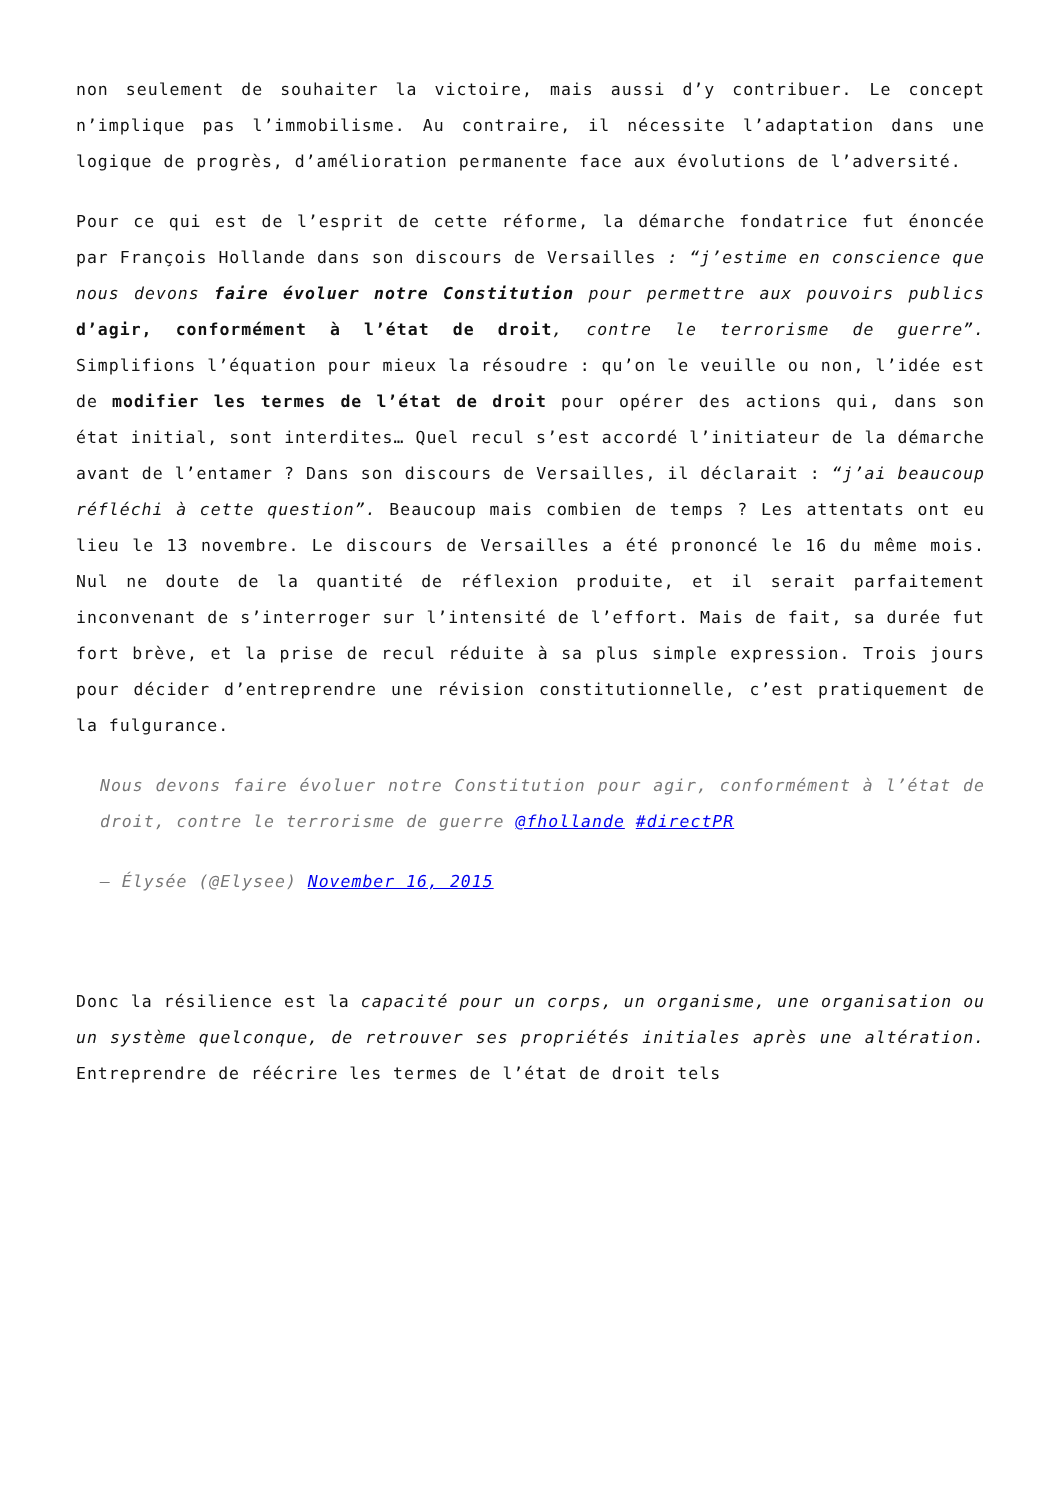non seulement de souhaiter la victoire, mais aussi d’y contribuer. Le concept n’implique pas l’immobilisme. Au contraire, il nécessite l’adaptation dans une logique de progrès, d’amélioration permanente face aux évolutions de l’adversité.
Pour ce qui est de l’esprit de cette réforme, la démarche fondatrice fut énoncée par François Hollande dans son discours de Versailles : “j’estime en conscience que nous devons faire évoluer notre Constitution pour permettre aux pouvoirs publics d’agir, conformément à l’état de droit, contre le terrorisme de guerre”. Simplifions l’équation pour mieux la résoudre : qu’on le veuille ou non, l’idée est de modifier les termes de l’état de droit pour opérer des actions qui, dans son état initial, sont interdites… Quel recul s’est accordé l’initiateur de la démarche avant de l’entamer ? Dans son discours de Versailles, il déclarait : “j’ai beaucoup réfléchi à cette question”. Beaucoup mais combien de temps ? Les attentats ont eu lieu le 13 novembre. Le discours de Versailles a été prononcé le 16 du même mois. Nul ne doute de la quantité de réflexion produite, et il serait parfaitement inconvenant de s’interroger sur l’intensité de l’effort. Mais de fait, sa durée fut fort brève, et la prise de recul réduite à sa plus simple expression. Trois jours pour décider d’entreprendre une révision constitutionnelle, c’est pratiquement de la fulgurance.
Nous devons faire évoluer notre Constitution pour agir, conformément à l’état de droit, contre le terrorisme de guerre @fhollande #directPR
— Élysée (@Elysee) November 16, 2015
Donc la résilience est la capacité pour un corps, un organisme, une organisation ou un système quelconque, de retrouver ses propriétés initiales après une altération. Entreprendre de réécrire les termes de l’état de droit tels